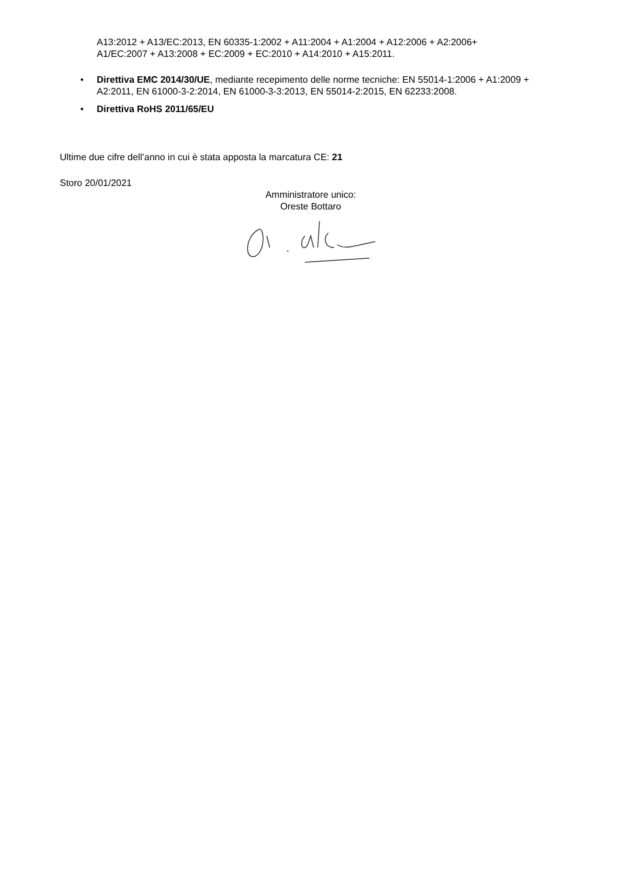A13:2012 + A13/EC:2013, EN 60335-1:2002 + A11:2004 + A1:2004 + A12:2006 + A2:2006+ A1/EC:2007 + A13:2008 + EC:2009 + EC:2010 + A14:2010 + A15:2011.
• Direttiva EMC 2014/30/UE, mediante recepimento delle norme tecniche: EN 55014-1:2006 + A1:2009 + A2:2011, EN 61000-3-2:2014, EN 61000-3-3:2013, EN 55014-2:2015, EN 62233:2008.
• Direttiva RoHS 2011/65/EU
Ultime due cifre dell’anno in cui è stata apposta la marcatura CE: 21
Storo 20/01/2021
Amministratore unico:
Oreste Bottaro